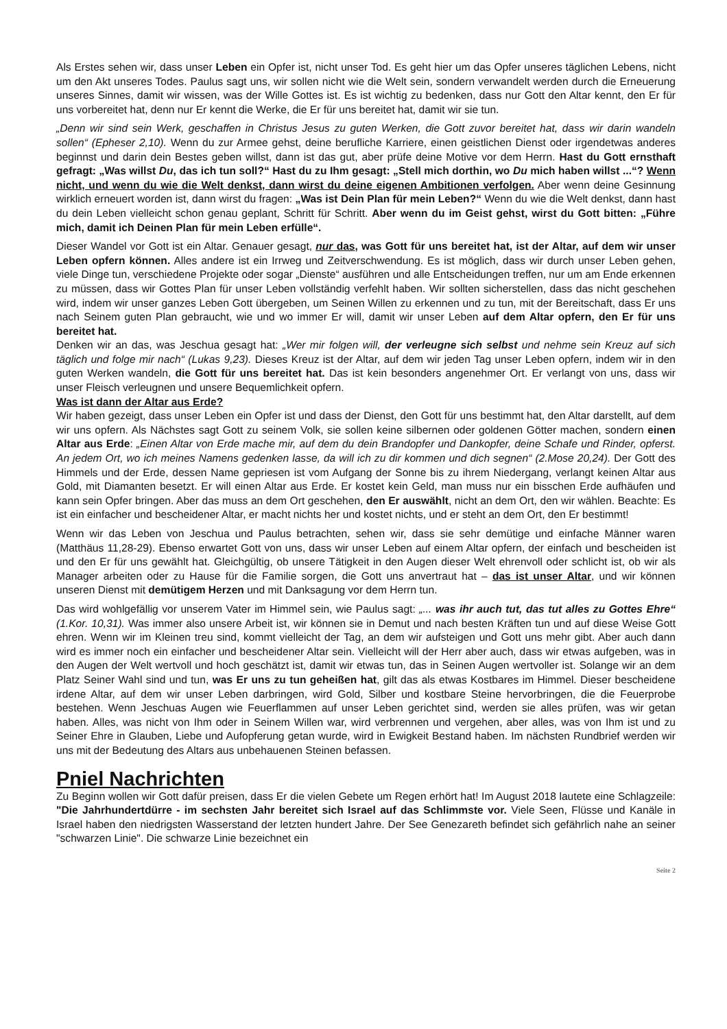Als Erstes sehen wir, dass unser Leben ein Opfer ist, nicht unser Tod. Es geht hier um das Opfer unseres täglichen Lebens, nicht um den Akt unseres Todes. Paulus sagt uns, wir sollen nicht wie die Welt sein, sondern verwandelt werden durch die Erneuerung unseres Sinnes, damit wir wissen, was der Wille Gottes ist. Es ist wichtig zu bedenken, dass nur Gott den Altar kennt, den Er für uns vorbereitet hat, denn nur Er kennt die Werke, die Er für uns bereitet hat, damit wir sie tun.
„Denn wir sind sein Werk, geschaffen in Christus Jesus zu guten Werken, die Gott zuvor bereitet hat, dass wir darin wandeln sollen“ (Epheser 2,10). Wenn du zur Armee gehst, deine berufliche Karriere, einen geistlichen Dienst oder irgendetwas anderes beginnst und darin dein Bestes geben willst, dann ist das gut, aber prüfe deine Motive vor dem Herrn. Hast du Gott ernsthaft gefragt: „Was willst Du, das ich tun soll?“ Hast du zu Ihm gesagt: „Stell mich dorthin, wo Du mich haben willst ...“? Wenn nicht, und wenn du wie die Welt denkst, dann wirst du deine eigenen Ambitionen verfolgen. Aber wenn deine Gesinnung wirklich erneuert worden ist, dann wirst du fragen: „Was ist Dein Plan für mein Leben?“ Wenn du wie die Welt denkst, dann hast du dein Leben vielleicht schon genau geplant, Schritt für Schritt. Aber wenn du im Geist gehst, wirst du Gott bitten: „Führe mich, damit ich Deinen Plan für mein Leben erfülle“.
Dieser Wandel vor Gott ist ein Altar. Genauer gesagt, nur das, was Gott für uns bereitet hat, ist der Altar, auf dem wir unser Leben opfern können. Alles andere ist ein Irrweg und Zeitverschwendung. Es ist möglich, dass wir durch unser Leben gehen, viele Dinge tun, verschiedene Projekte oder sogar „Dienste“ ausführen und alle Entscheidungen treffen, nur um am Ende erkennen zu müssen, dass wir Gottes Plan für unser Leben vollständig verfehlt haben. Wir sollten sicherstellen, dass das nicht geschehen wird, indem wir unser ganzes Leben Gott übergeben, um Seinen Willen zu erkennen und zu tun, mit der Bereitschaft, dass Er uns nach Seinem guten Plan gebraucht, wie und wo immer Er will, damit wir unser Leben auf dem Altar opfern, den Er für uns bereitet hat.
Denken wir an das, was Jeschua gesagt hat: „Wer mir folgen will, der verleugne sich selbst und nehme sein Kreuz auf sich täglich und folge mir nach“ (Lukas 9,23). Dieses Kreuz ist der Altar, auf dem wir jeden Tag unser Leben opfern, indem wir in den guten Werken wandeln, die Gott für uns bereitet hat. Das ist kein besonders angenehmer Ort. Er verlangt von uns, dass wir unser Fleisch verleugnen und unsere Bequemlichkeit opfern.
Was ist dann der Altar aus Erde?
Wir haben gezeigt, dass unser Leben ein Opfer ist und dass der Dienst, den Gott für uns bestimmt hat, den Altar darstellt, auf dem wir uns opfern. Als Nächstes sagt Gott zu seinem Volk, sie sollen keine silbernen oder goldenen Götter machen, sondern einen Altar aus Erde: „Einen Altar von Erde mache mir, auf dem du dein Brandopfer und Dankopfer, deine Schafe und Rinder, opferst. An jedem Ort, wo ich meines Namens gedenken lasse, da will ich zu dir kommen und dich segnen“ (2.Mose 20,24). Der Gott des Himmels und der Erde, dessen Name gepriesen ist vom Aufgang der Sonne bis zu ihrem Niedergang, verlangt keinen Altar aus Gold, mit Diamanten besetzt. Er will einen Altar aus Erde. Er kostet kein Geld, man muss nur ein bisschen Erde aufhäufen und kann sein Opfer bringen. Aber das muss an dem Ort geschehen, den Er auswählt, nicht an dem Ort, den wir wählen. Beachte: Es ist ein einfacher und bescheidener Altar, er macht nichts her und kostet nichts, und er steht an dem Ort, den Er bestimmt!
Wenn wir das Leben von Jeschua und Paulus betrachten, sehen wir, dass sie sehr demütige und einfache Männer waren (Matthäus 11,28-29). Ebenso erwartet Gott von uns, dass wir unser Leben auf einem Altar opfern, der einfach und bescheiden ist und den Er für uns gewählt hat. Gleichgültig, ob unsere Tätigkeit in den Augen dieser Welt ehrenvoll oder schlicht ist, ob wir als Manager arbeiten oder zu Hause für die Familie sorgen, die Gott uns anvertraut hat – das ist unser Altar, und wir können unseren Dienst mit demütigem Herzen und mit Danksagung vor dem Herrn tun.
Das wird wohlgefällig vor unserem Vater im Himmel sein, wie Paulus sagt: „... was ihr auch tut, das tut alles zu Gottes Ehre“ (1.Kor. 10,31). Was immer also unsere Arbeit ist, wir können sie in Demut und nach besten Kräften tun und auf diese Weise Gott ehren. Wenn wir im Kleinen treu sind, kommt vielleicht der Tag, an dem wir aufsteigen und Gott uns mehr gibt. Aber auch dann wird es immer noch ein einfacher und bescheidener Altar sein. Vielleicht will der Herr aber auch, dass wir etwas aufgeben, was in den Augen der Welt wertvoll und hoch geschätzt ist, damit wir etwas tun, das in Seinen Augen wertvoller ist. Solange wir an dem Platz Seiner Wahl sind und tun, was Er uns zu tun geheißen hat, gilt das als etwas Kostbares im Himmel. Dieser bescheidene irdene Altar, auf dem wir unser Leben darbringen, wird Gold, Silber und kostbare Steine hervorbringen, die die Feuerprobe bestehen. Wenn Jeschuas Augen wie Feuerflammen auf unser Leben gerichtet sind, werden sie alles prüfen, was wir getan haben. Alles, was nicht von Ihm oder in Seinem Willen war, wird verbrennen und vergehen, aber alles, was von Ihm ist und zu Seiner Ehre in Glauben, Liebe und Aufopferung getan wurde, wird in Ewigkeit Bestand haben. Im nächsten Rundbrief werden wir uns mit der Bedeutung des Altars aus unbehauenen Steinen befassen.
Pniel Nachrichten
Zu Beginn wollen wir Gott dafür preisen, dass Er die vielen Gebete um Regen erhört hat! Im August 2018 lautete eine Schlagzeile: "Die Jahrhundertdürre - im sechsten Jahr bereitet sich Israel auf das Schlimmste vor. Viele Seen, Flüsse und Kanäle in Israel haben den niedrigsten Wasserstand der letzten hundert Jahre. Der See Genezareth befindet sich gefährlich nahe an seiner "schwarzen Linie". Die schwarze Linie bezeichnet ein
Seite 2